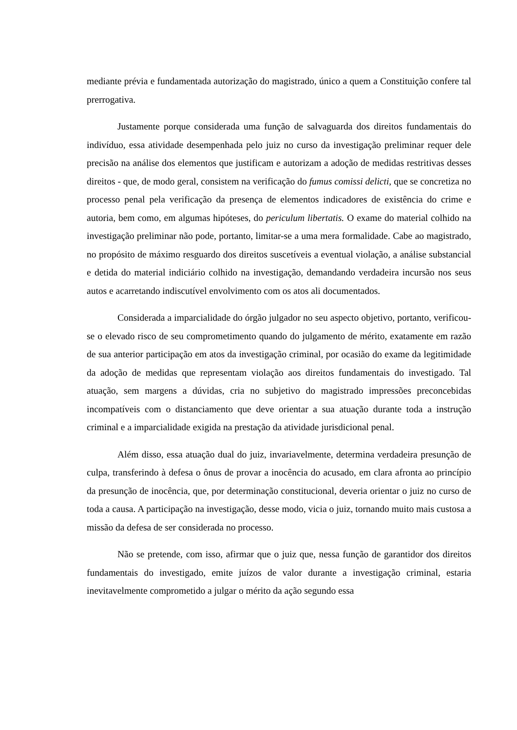mediante prévia e fundamentada autorização do magistrado, único a quem a Constituição confere tal prerrogativa.
Justamente porque considerada uma função de salvaguarda dos direitos fundamentais do indivíduo, essa atividade desempenhada pelo juiz no curso da investigação preliminar requer dele precisão na análise dos elementos que justificam e autorizam a adoção de medidas restritivas desses direitos - que, de modo geral, consistem na verificação do fumus comissi delicti, que se concretiza no processo penal pela verificação da presença de elementos indicadores de existência do crime e autoria, bem como, em algumas hipóteses, do periculum libertatis. O exame do material colhido na investigação preliminar não pode, portanto, limitar-se a uma mera formalidade. Cabe ao magistrado, no propósito de máximo resguardo dos direitos suscetíveis a eventual violação, a análise substancial e detida do material indiciário colhido na investigação, demandando verdadeira incursão nos seus autos e acarretando indiscutível envolvimento com os atos ali documentados.
Considerada a imparcialidade do órgão julgador no seu aspecto objetivo, portanto, verificou-se o elevado risco de seu comprometimento quando do julgamento de mérito, exatamente em razão de sua anterior participação em atos da investigação criminal, por ocasião do exame da legitimidade da adoção de medidas que representam violação aos direitos fundamentais do investigado. Tal atuação, sem margens a dúvidas, cria no subjetivo do magistrado impressões preconcebidas incompatíveis com o distanciamento que deve orientar a sua atuação durante toda a instrução criminal e a imparcialidade exigida na prestação da atividade jurisdicional penal.
Além disso, essa atuação dual do juiz, invariavelmente, determina verdadeira presunção de culpa, transferindo à defesa o ônus de provar a inocência do acusado, em clara afronta ao princípio da presunção de inocência, que, por determinação constitucional, deveria orientar o juiz no curso de toda a causa. A participação na investigação, desse modo, vicia o juiz, tornando muito mais custosa a missão da defesa de ser considerada no processo.
Não se pretende, com isso, afirmar que o juiz que, nessa função de garantidor dos direitos fundamentais do investigado, emite juízos de valor durante a investigação criminal, estaria inevitavelmente comprometido a julgar o mérito da ação segundo essa